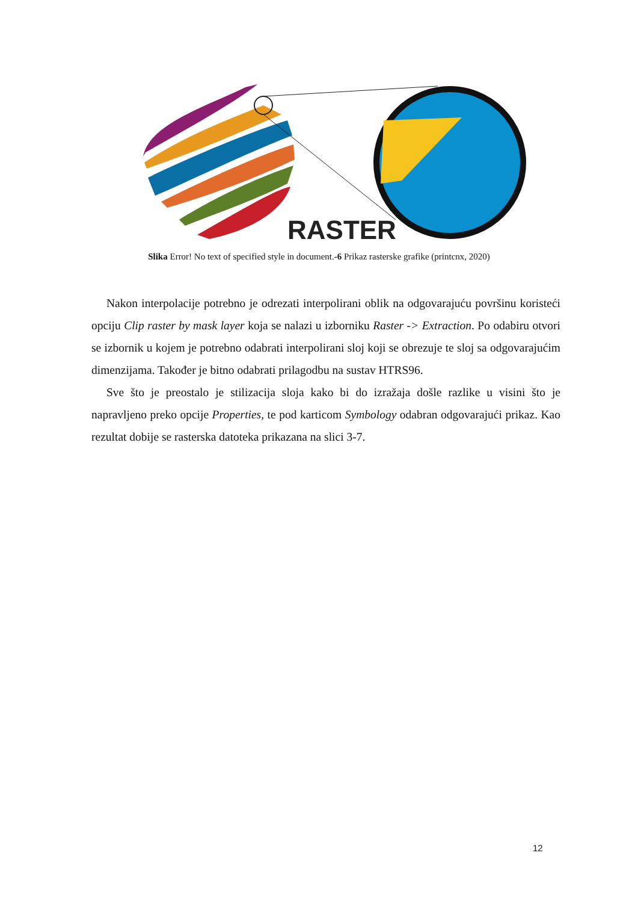RASTER
Slika Error! No text of specified style in document.-6 Prikaz rasterske grafike (printcnx, 2020)
Nakon interpolacije potrebno je odrezati interpolirani oblik na odgovarajuću površinu koristeći opciju Clip raster by mask layer koja se nalazi u izborniku Raster -> Extraction. Po odabiru otvori se izbornik u kojem je potrebno odabrati interpolirani sloj koji se obrezuje te sloj sa odgovarajućim dimenzijama. Također je bitno odabrati prilagodbu na sustav HTRS96.
Sve što je preostalo je stilizacija sloja kako bi do izražaja došle razlike u visini što je napravljeno preko opcije Properties, te pod karticom Symbology odabran odgovarajući prikaz. Kao rezultat dobije se rasterska datoteka prikazana na slici 3-7.
12